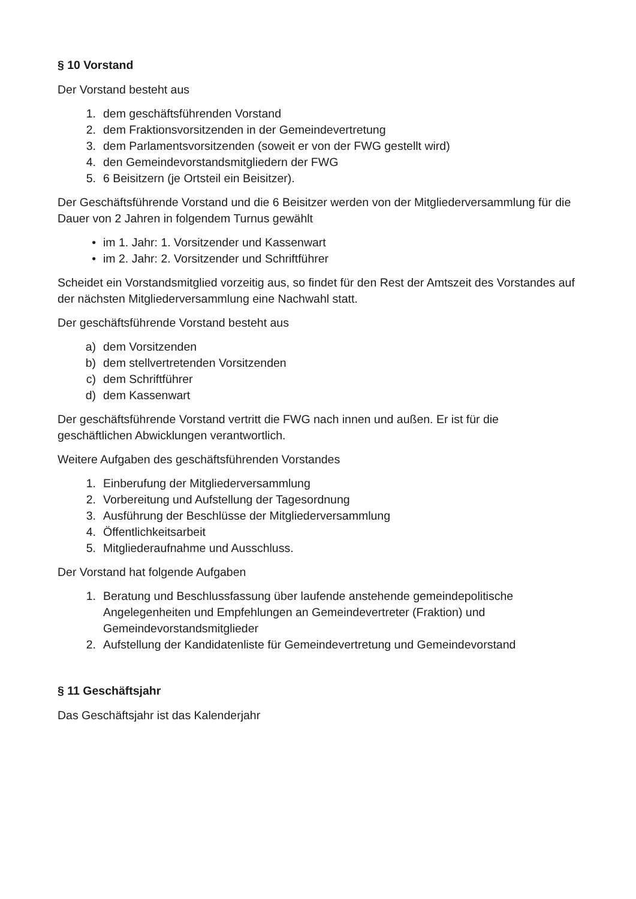§ 10 Vorstand
Der Vorstand besteht aus
1. dem geschäftsführenden Vorstand
2. dem Fraktionsvorsitzenden in der Gemeindevertretung
3. dem Parlamentsvorsitzenden (soweit er von der FWG gestellt wird)
4. den Gemeindevorstandsmitgliedern der FWG
5. 6 Beisitzern (je Ortsteil ein Beisitzer).
Der Geschäftsführende Vorstand und die 6 Beisitzer werden von der Mitgliederversammlung für die Dauer von 2 Jahren in folgendem Turnus gewählt
• im 1. Jahr: 1. Vorsitzender und Kassenwart
• im 2. Jahr: 2. Vorsitzender und Schriftführer
Scheidet ein Vorstandsmitglied vorzeitig aus, so findet für den Rest der Amtszeit des Vorstandes auf der nächsten Mitgliederversammlung eine Nachwahl statt.
Der geschäftsführende Vorstand besteht aus
a) dem Vorsitzenden
b) dem stellvertretenden Vorsitzenden
c) dem Schriftführer
d) dem Kassenwart
Der geschäftsführende Vorstand vertritt die FWG nach innen und außen. Er ist für die geschäftlichen Abwicklungen verantwortlich.
Weitere Aufgaben des geschäftsführenden Vorstandes
1. Einberufung der Mitgliederversammlung
2. Vorbereitung und Aufstellung der Tagesordnung
3. Ausführung der Beschlüsse der Mitgliederversammlung
4. Öffentlichkeitsarbeit
5. Mitgliederaufnahme und Ausschluss.
Der Vorstand hat folgende Aufgaben
1. Beratung und Beschlussfassung über laufende anstehende gemeindepolitische Angelegenheiten und Empfehlungen an Gemeindevertreter (Fraktion) und Gemeindevorstandsmitglieder
2. Aufstellung der Kandidatenliste für Gemeindevertretung und Gemeindevorstand
§ 11 Geschäftsjahr
Das Geschäftsjahr ist das Kalenderjahr